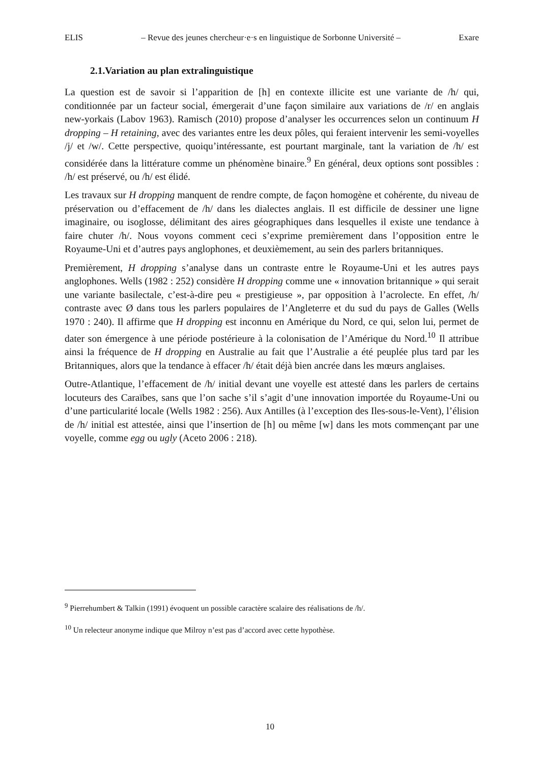ELIS – Revue des jeunes chercheur·e·s en linguistique de Sorbonne Université – Exare
2.1.Variation au plan extralinguistique
La question est de savoir si l’apparition de [h] en contexte illicite est une variante de /h/ qui, conditionnée par un facteur social, émergerait d’une façon similaire aux variations de /r/ en anglais new-yorkais (Labov 1963). Ramisch (2010) propose d’analyser les occurrences selon un continuum H dropping – H retaining, avec des variantes entre les deux pôles, qui feraient intervenir les semi-voyelles /j/ et /w/. Cette perspective, quoiqu’intéressante, est pourtant marginale, tant la variation de /h/ est considérée dans la littérature comme un phénomène binaire.<sup>9</sup> En général, deux options sont possibles : /h/ est préservé, ou /h/ est élidé.
Les travaux sur H dropping manquent de rendre compte, de façon homogène et cohérente, du niveau de préservation ou d’effacement de /h/ dans les dialectes anglais. Il est difficile de dessiner une ligne imaginaire, ou isoglosse, délimitant des aires géographiques dans lesquelles il existe une tendance à faire chuter /h/. Nous voyons comment ceci s’exprime premièrement dans l’opposition entre le Royaume-Uni et d’autres pays anglophones, et deuxièmement, au sein des parlers britanniques.
Premièrement, H dropping s’analyse dans un contraste entre le Royaume-Uni et les autres pays anglophones. Wells (1982 : 252) considère H dropping comme une « innovation britannique » qui serait une variante basilectale, c’est-à-dire peu « prestigieuse », par opposition à l’acrolecte. En effet, /h/ contraste avec Ø dans tous les parlers populaires de l’Angleterre et du sud du pays de Galles (Wells 1970 : 240). Il affirme que H dropping est inconnu en Amérique du Nord, ce qui, selon lui, permet de dater son émergence à une période postérieure à la colonisation de l’Amérique du Nord.<sup>10</sup> Il attribue ainsi la fréquence de H dropping en Australie au fait que l’Australie a été peuplée plus tard par les Britanniques, alors que la tendance à effacer /h/ était déjà bien ancrée dans les mœurs anglaises.
Outre-Atlantique, l’effacement de /h/ initial devant une voyelle est attesté dans les parlers de certains locuteurs des Caraïbes, sans que l’on sache s’il s’agit d’une innovation importée du Royaume-Uni ou d’une particularité locale (Wells 1982 : 256). Aux Antilles (à l’exception des Iles-sous-le-Vent), l’élision de /h/ initial est attestée, ainsi que l’insertion de [h] ou même [w] dans les mots commençant par une voyelle, comme egg ou ugly (Aceto 2006 : 218).
<sup>9</sup> Pierrehumbert & Talkin (1991) évoquent un possible caractère scalaire des réalisations de /h/.
<sup>10</sup> Un relecteur anonyme indique que Milroy n’est pas d’accord avec cette hypothèse.
10